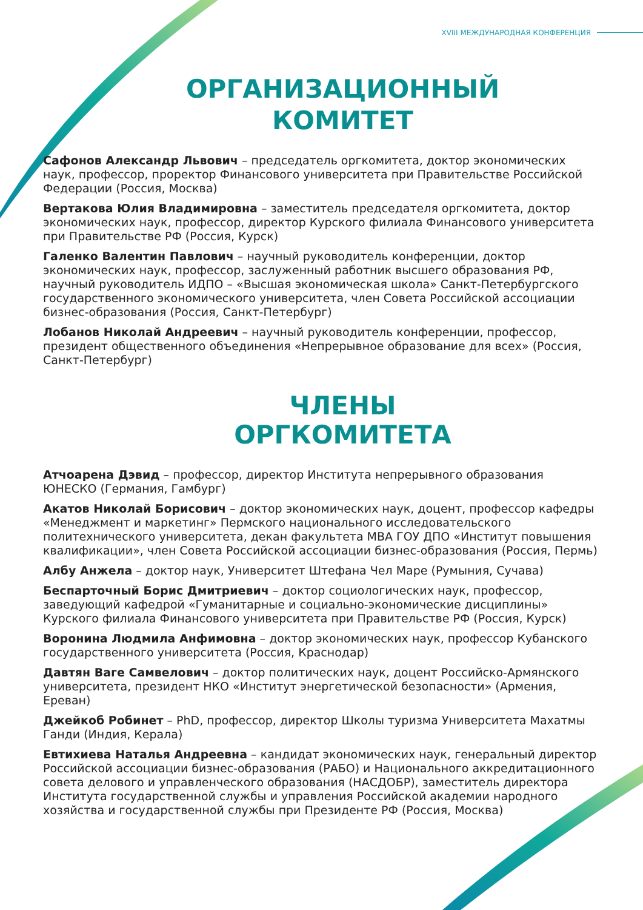XVIII МЕЖДУНАРОДНАЯ КОНФЕРЕНЦИЯ
ОРГАНИЗАЦИОННЫЙ
КОМИТЕТ
Сафонов Александр Львович – председатель оргкомитета, доктор экономических наук, профессор, проректор Финансового университета при Правительстве Российской Федерации (Россия, Москва)
Вертакова Юлия Владимировна – заместитель председателя оргкомитета, доктор экономических наук, профессор, директор Курского филиала Финансового университета при Правительстве РФ (Россия, Курск)
Галенко Валентин Павлович – научный руководитель конференции, доктор экономических наук, профессор, заслуженный работник высшего образования РФ, научный руководитель ИДПО – «Высшая экономическая школа» Санкт-Петербургского государственного экономического университета, член Совета Российской ассоциации бизнес-образования (Россия, Санкт-Петербург)
Лобанов Николай Андреевич – научный руководитель конференции, профессор, президент общественного объединения «Непрерывное образование для всех» (Россия, Санкт-Петербург)
ЧЛЕНЫ
ОРГКОМИТЕТА
Атчоарена Дэвид – профессор, директор Института непрерывного образования ЮНЕСКО (Германия, Гамбург)
Акатов Николай Борисович – доктор экономических наук, доцент, профессор кафедры «Менеджмент и маркетинг» Пермского национального исследовательского политехнического университета, декан факультета МВА ГОУ ДПО «Институт повышения квалификации», член Совета Российской ассоциации бизнес-образования (Россия, Пермь)
Албу Анжела – доктор наук, Университет Штефана Чел Маре (Румыния, Сучава)
Беспарточный Борис Дмитриевич – доктор социологических наук, профессор, заведующий кафедрой «Гуманитарные и социально-экономические дисциплины» Курского филиала Финансового университета при Правительстве РФ (Россия, Курск)
Воронина Людмила Анфимовна – доктор экономических наук, профессор Кубанского государственного университета (Россия, Краснодар)
Давтян Ваге Самвелович – доктор политических наук, доцент Российско-Армянского университета, президент НКО «Институт энергетической безопасности» (Армения, Ереван)
Джейкоб Робинет – PhD, профессор, директор Школы туризма Университета Махатмы Ганди (Индия, Керала)
Евтихиева Наталья Андреевна – кандидат экономических наук, генеральный директор Российской ассоциации бизнес-образования (РАБО) и Национального аккредитационного совета делового и управленческого образования (НАСДОБР), заместитель директора Института государственной службы и управления Российской академии народного хозяйства и государственной службы при Президенте РФ (Россия, Москва)